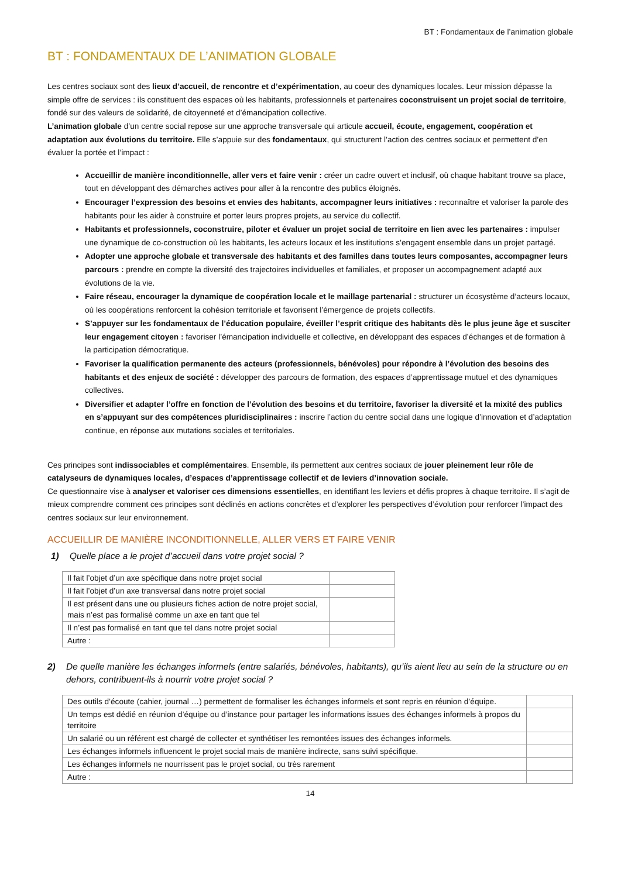BT : Fondamentaux de l’animation globale
BT : FONDAMENTAUX DE L’ANIMATION GLOBALE
Les centres sociaux sont des lieux d’accueil, de rencontre et d’expérimentation, au coeur des dynamiques locales. Leur mission dépasse la simple offre de services : ils constituent des espaces où les habitants, professionnels et partenaires coconstruisent un projet social de territoire, fondé sur des valeurs de solidarité, de citoyenneté et d’émancipation collective.
L’animation globale d’un centre social repose sur une approche transversale qui articule accueil, écoute, engagement, coopération et adaptation aux évolutions du territoire. Elle s’appuie sur des fondamentaux, qui structurent l’action des centres sociaux et permettent d’en évaluer la portée et l’impact :
Accueillir de manière inconditionnelle, aller vers et faire venir : créer un cadre ouvert et inclusif, où chaque habitant trouve sa place, tout en développant des démarches actives pour aller à la rencontre des publics éloignés.
Encourager l’expression des besoins et envies des habitants, accompagner leurs initiatives : reconnaître et valoriser la parole des habitants pour les aider à construire et porter leurs propres projets, au service du collectif.
Habitants et professionnels, coconstruire, piloter et évaluer un projet social de territoire en lien avec les partenaires : impulser une dynamique de co-construction où les habitants, les acteurs locaux et les institutions s’engagent ensemble dans un projet partagé.
Adopter une approche globale et transversale des habitants et des familles dans toutes leurs composantes, accompagner leurs parcours : prendre en compte la diversité des trajectoires individuelles et familiales, et proposer un accompagnement adapté aux évolutions de la vie.
Faire réseau, encourager la dynamique de coopération locale et le maillage partenarial : structurer un écosystème d’acteurs locaux, où les coopérations renforcent la cohésion territoriale et favorisent l’émergence de projets collectifs.
S’appuyer sur les fondamentaux de l’éducation populaire, éveiller l’esprit critique des habitants dès le plus jeune âge et susciter leur engagement citoyen : favoriser l’émancipation individuelle et collective, en développant des espaces d’échanges et de formation à la participation démocratique.
Favoriser la qualification permanente des acteurs (professionnels, bénévoles) pour répondre à l’évolution des besoins des habitants et des enjeux de société : développer des parcours de formation, des espaces d’apprentissage mutuel et des dynamiques collectives.
Diversifier et adapter l’offre en fonction de l’évolution des besoins et du territoire, favoriser la diversité et la mixité des publics en s’appuyant sur des compétences pluridisciplinaires : inscrire l’action du centre social dans une logique d’innovation et d’adaptation continue, en réponse aux mutations sociales et territoriales.
Ces principes sont indissociables et complémentaires. Ensemble, ils permettent aux centres sociaux de jouer pleinement leur rôle de catalyseurs de dynamiques locales, d’espaces d’apprentissage collectif et de leviers d’innovation sociale.
Ce questionnaire vise à analyser et valoriser ces dimensions essentielles, en identifiant les leviers et défis propres à chaque territoire. Il s’agit de mieux comprendre comment ces principes sont déclinés en actions concrètes et d’explorer les perspectives d’évolution pour renforcer l’impact des centres sociaux sur leur environnement.
ACCUEILLIR DE MANIÈRE INCONDITIONNELLE, ALLER VERS ET FAIRE VENIR
1) Quelle place a le projet d’accueil dans votre projet social ?
| Il fait l’objet d’un axe spécifique dans notre projet social | |
| Il fait l’objet d’un axe transversal dans notre projet social | |
| Il est présent dans une ou plusieurs fiches action de notre projet social, mais n’est pas formalisé comme un axe en tant que tel | |
| Il n’est pas formalisé en tant que tel dans notre projet social | |
| Autre : | |
2) De quelle manière les échanges informels (entre salariés, bénévoles, habitants), qu’ils aient lieu au sein de la structure ou en dehors, contribuent-ils à nourrir votre projet social ?
| Des outils d’écoute (cahier, journal …) permettent de formaliser les échanges informels et sont repris en réunion d’équipe. | |
| Un temps est dédié en réunion d’équipe ou d’instance pour partager les informations issues des échanges informels à propos du territoire | |
| Un salarié ou un référent est chargé de collecter et synthétiser les remontées issues des échanges informels. | |
| Les échanges informels influencent le projet social mais de manière indirecte, sans suivi spécifique. | |
| Les échanges informels ne nourrissent pas le projet social, ou très rarement | |
| Autre : | |
14